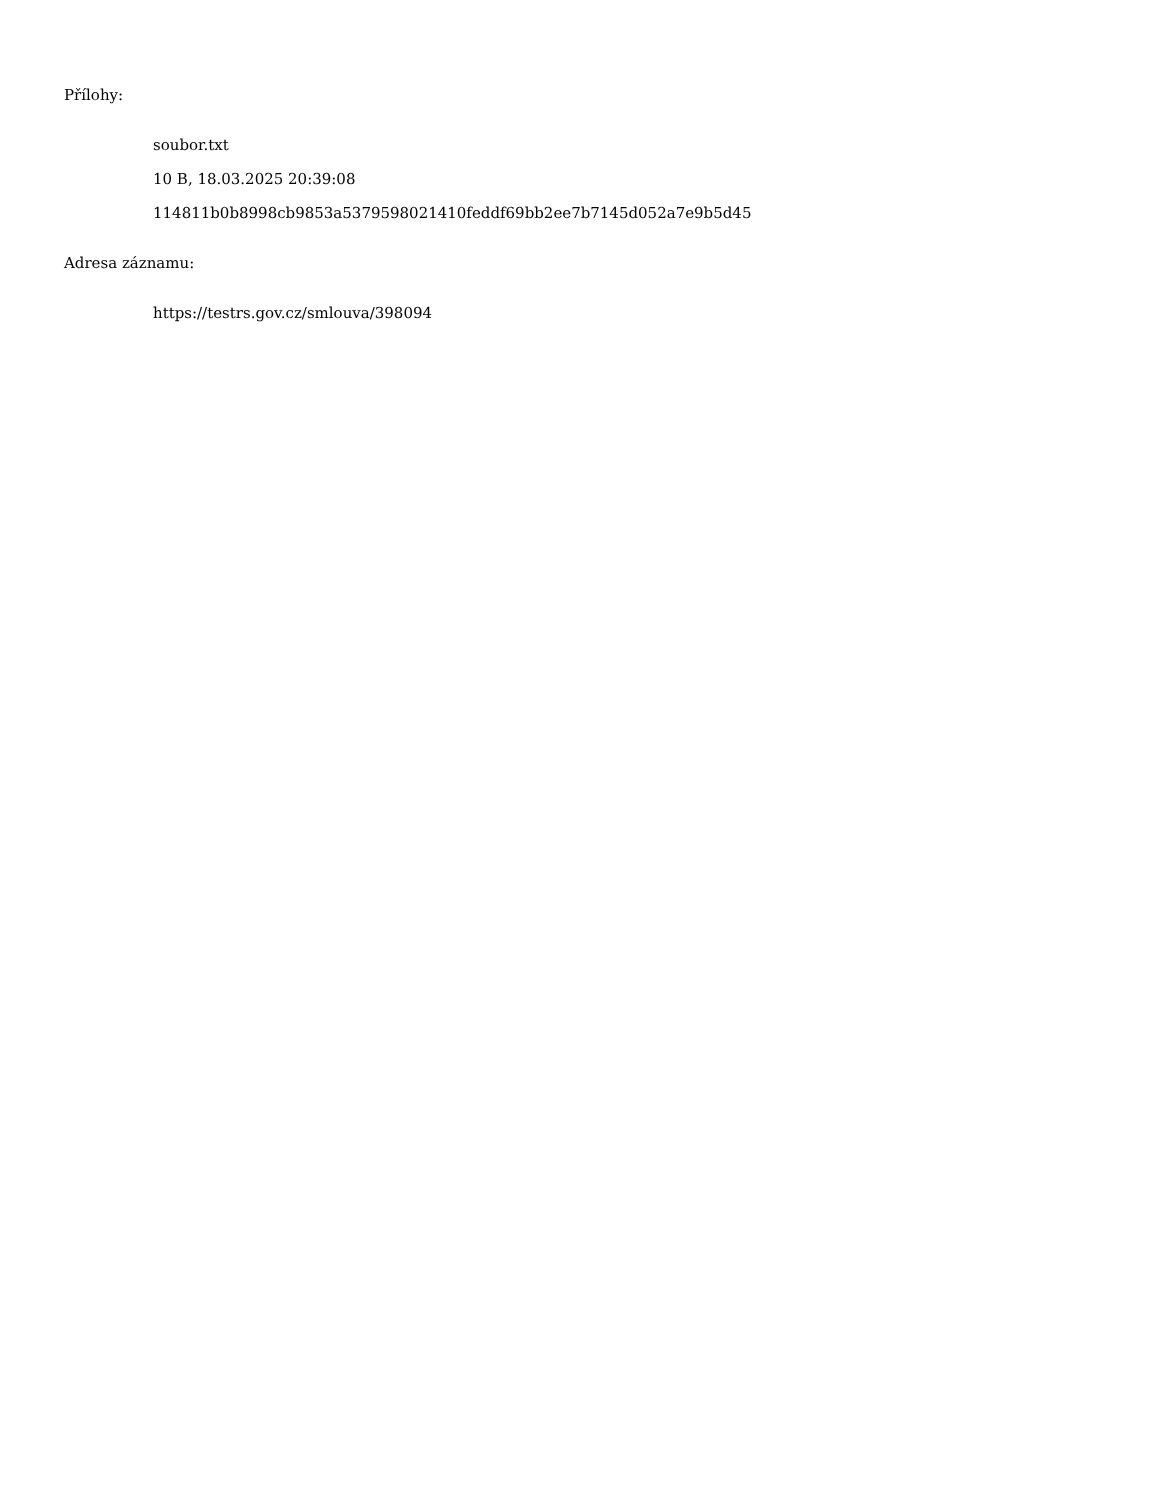Přílohy:
soubor.txt
10 B, 18.03.2025 20:39:08
114811b0b8998cb9853a5379598021410feddf69bb2ee7b7145d052a7e9b5d45
Adresa záznamu:
https://testrs.gov.cz/smlouva/398094